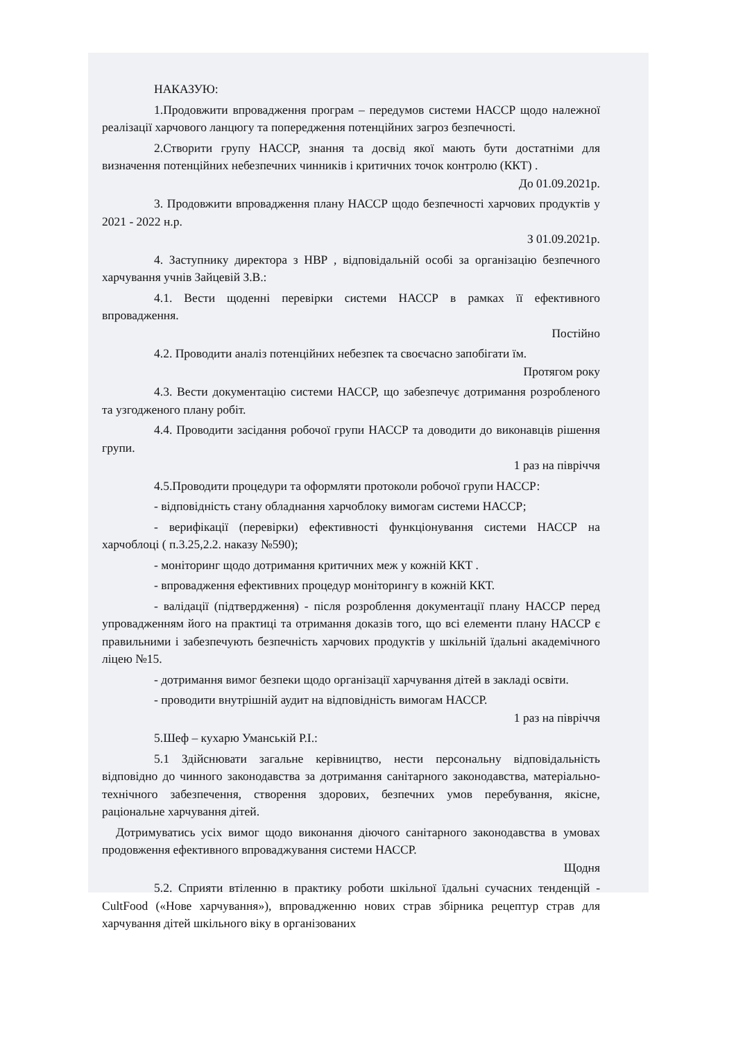НАКАЗУЮ:
1.Продовжити впровадження програм – передумов системи НАССР щодо належної реалізації харчового ланцюгу та попередження потенційних загроз безпечності.
2.Створити групу НАССР, знання та досвід якої мають бути достатніми для визначення потенційних небезпечних чинників і критичних точок контролю (ККТ) .
До 01.09.2021р.
3. Продовжити впровадження плану НАССР щодо безпечності харчових продуктів у 2021 - 2022 н.р.
З 01.09.2021р.
4. Заступнику директора з НВР , відповідальній особі за організацію безпечного харчування учнів Зайцевій З.В.:
4.1. Вести щоденні перевірки системи НАССР в рамках її ефективного впровадження.
Постійно
4.2. Проводити аналіз потенційних небезпек та своєчасно запобігати їм.
Протягом року
4.3. Вести документацію системи НАССР, що забезпечує дотримання розробленого та узгодженого плану робіт.
4.4. Проводити засідання робочої групи НАССР та доводити до виконавців рішення групи.
1 раз на півріччя
4.5.Проводити процедури та оформляти протоколи робочої групи НАССР:
- відповідність стану обладнання харчоблоку вимогам системи НАССР;
- верифікації (перевірки) ефективності функціонування системи НАССР на харчоблоці ( п.3.25,2.2. наказу №590);
- моніторинг щодо дотримання критичних меж у кожній ККТ .
- впровадження ефективних процедур моніторингу в кожній ККТ.
- валідації (підтвердження) - після розроблення документації плану НАССР перед упровадженням його на практиці та отримання доказів того, що всі елементи плану НАССР є правильними і забезпечують безпечність харчових продуктів у шкільній їдальні академічного ліцею №15.
- дотримання вимог безпеки щодо організації харчування дітей в закладі освіти.
- проводити внутрішній аудит на відповідність вимогам НАССР.
1 раз на півріччя
5.Шеф – кухарю Уманській Р.І.:
5.1 Здійснювати загальне керівництво, нести персональну відповідальність відповідно до чинного законодавства за дотримання санітарного законодавства, матеріально-технічного забезпечення, створення здорових, безпечних умов перебування, якісне, раціональне харчування дітей.
Дотримуватись усіх вимог щодо виконання діючого санітарного законодавства в умовах продовження ефективного впроваджування системи НАССР.
Щодня
5.2. Сприяти втіленню в практику роботи шкільної їдальні сучасних тенденцій - CultFood («Нове харчування»), впровадженню нових страв збірника рецептур страв для харчування дітей шкільного віку в організованих